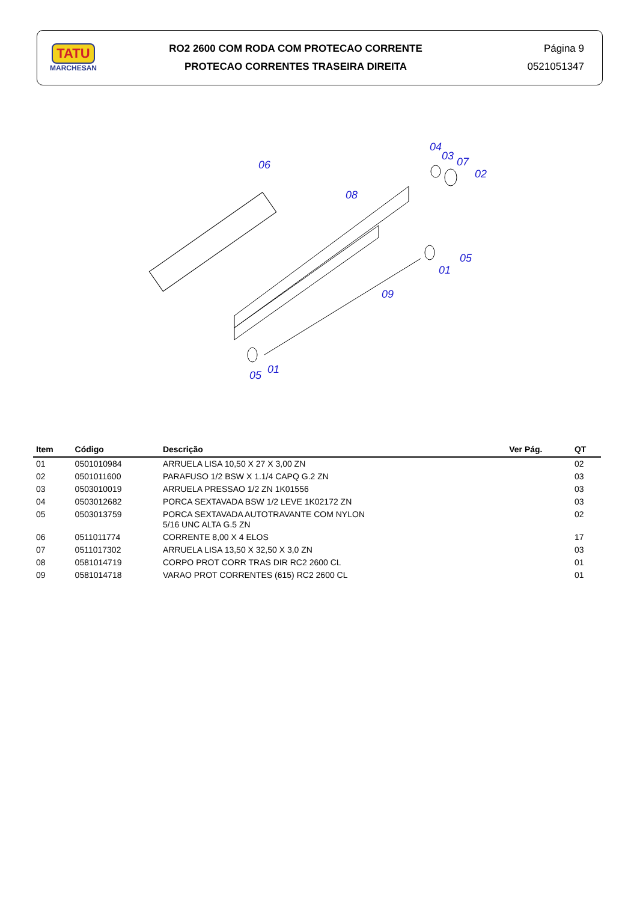TATU
MARCHESAN
RO2 2600 COM RODA COM PROTECAO CORRENTE
PROTECAO CORRENTES TRASEIRA DIREITA
Página 9
0521051347
06
08
04
03
07
02
05
01
09
05
01
| Item | Código | Descrição | Ver Pág. | QT |
| --- | --- | --- | --- | --- |
| 01 | 0501010984 | ARRUELA LISA 10,50 X 27 X 3,00 ZN | | 02 |
| 02 | 0501011600 | PARAFUSO 1/2 BSW X 1.1/4 CAPQ G.2 ZN | | 03 |
| 03 | 0503010019 | ARRUELA PRESSAO 1/2 ZN 1K01556 | | 03 |
| 04 | 0503012682 | PORCA SEXTAVADA BSW 1/2 LEVE 1K02172 ZN | | 03 |
| 05 | 0503013759 | PORCA SEXTAVADA AUTOTRAVANTE COM NYLON 5/16 UNC ALTA G.5 ZN | | 02 |
| 06 | 0511011774 | CORRENTE 8,00 X 4 ELOS | | 17 |
| 07 | 0511017302 | ARRUELA LISA 13,50 X 32,50 X 3,0 ZN | | 03 |
| 08 | 0581014719 | CORPO PROT CORR TRAS DIR RC2 2600 CL | | 01 |
| 09 | 0581014718 | VARAO PROT CORRENTES (615) RC2 2600 CL | | 01 |